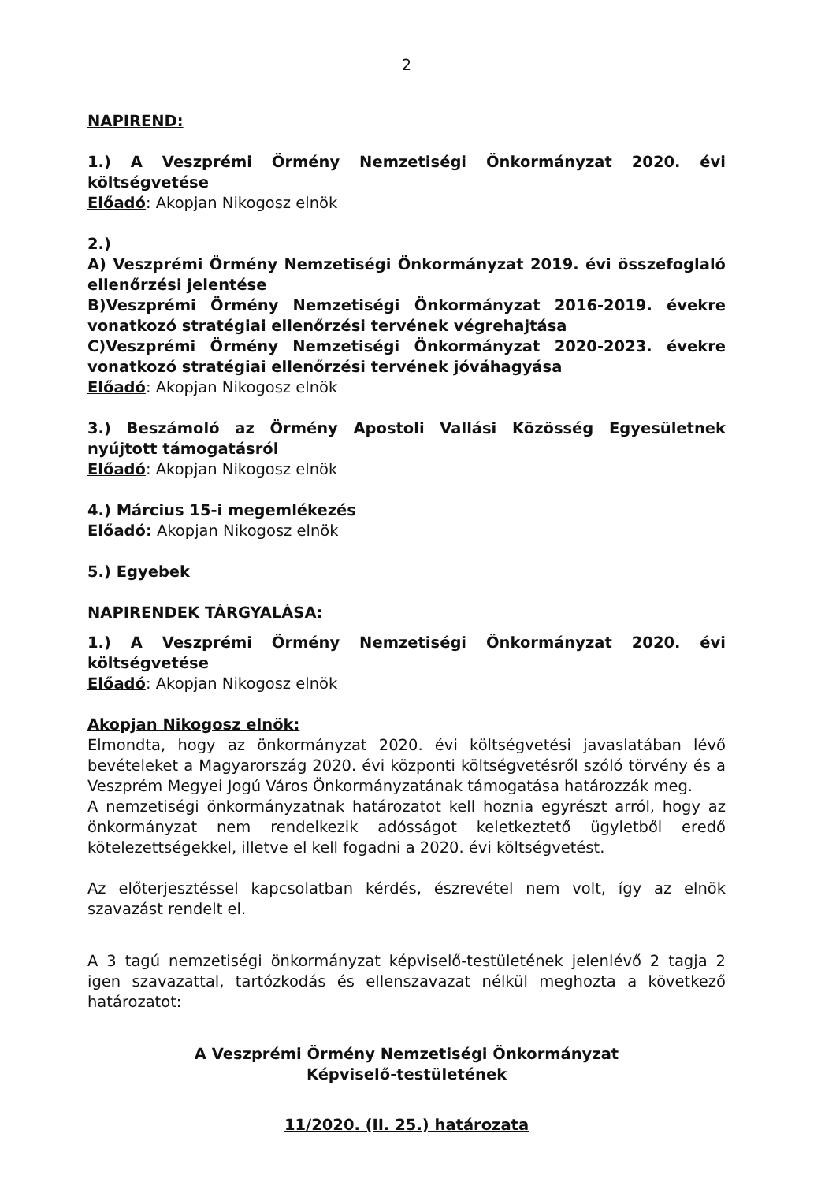2
NAPIREND:
1.) A Veszprémi Örmény Nemzetiségi Önkormányzat 2020. évi költségvetése
Előadó: Akopjan Nikogosz elnök
2.)
A) Veszprémi Örmény Nemzetiségi Önkormányzat 2019. évi összefoglaló ellenőrzési jelentése
B)Veszprémi Örmény Nemzetiségi Önkormányzat 2016-2019. évekre vonatkozó stratégiai ellenőrzési tervének végrehajtása
C)Veszprémi Örmény Nemzetiségi Önkormányzat 2020-2023. évekre vonatkozó stratégiai ellenőrzési tervének jóváhagyása
Előadó: Akopjan Nikogosz elnök
3.) Beszámoló az Örmény Apostoli Vallási Közösség Egyesületnek nyújtott támogatásról
Előadó: Akopjan Nikogosz elnök
4.) Március 15-i megemlékezés
Előadó: Akopjan Nikogosz elnök
5.) Egyebek
NAPIRENDEK TÁRGYALÁSA:
1.) A Veszprémi Örmény Nemzetiségi Önkormányzat 2020. évi költségvetése
Előadó: Akopjan Nikogosz elnök
Akopjan Nikogosz elnök:
Elmondta, hogy az önkormányzat 2020. évi költségvetési javaslatában lévő bevételeket a Magyarország 2020. évi központi költségvetésről szóló törvény és a Veszprém Megyei Jogú Város Önkormányzatának támogatása határozzák meg.
A nemzetiségi önkormányzatnak határozatot kell hoznia egyrészt arról, hogy az önkormányzat nem rendelkezik adósságot keletkeztető ügyletből eredő kötelezettségekkel, illetve el kell fogadni a 2020. évi költségvetést.
Az előterjesztéssel kapcsolatban kérdés, észrevétel nem volt, így az elnök szavazást rendelt el.
A 3 tagú nemzetiségi önkormányzat képviselő-testületének jelenlévő 2 tagja 2 igen szavazattal, tartózkodás és ellenszavazat nélkül meghozta a következő határozatot:
A Veszprémi Örmény Nemzetiségi Önkormányzat
Képviselő-testületének
11/2020. (II. 25.) határozata